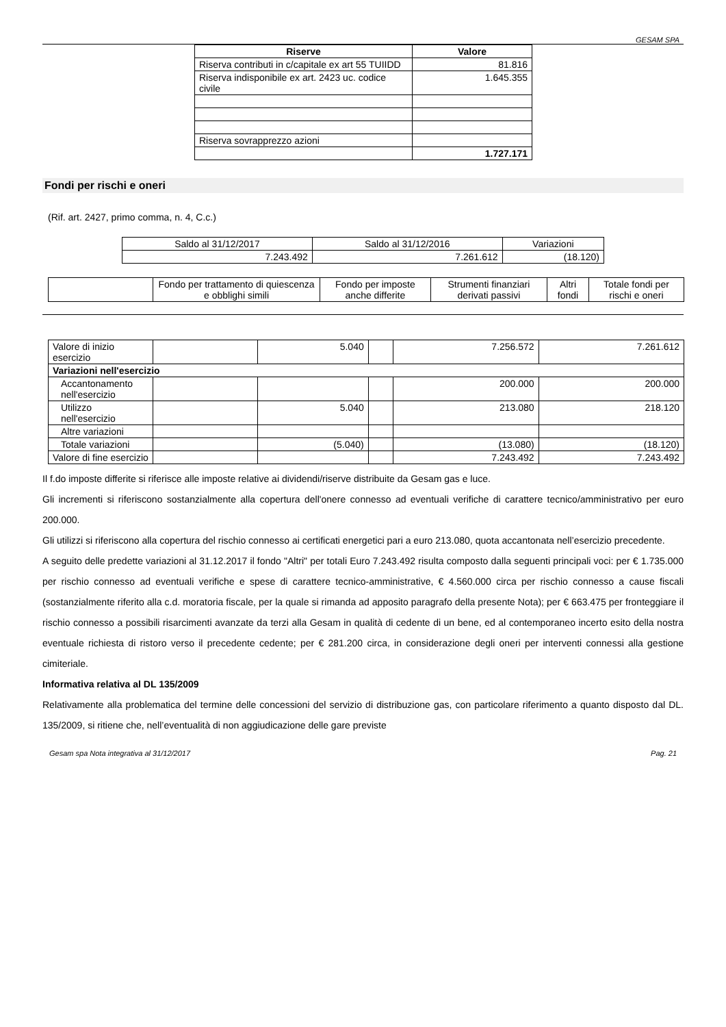GESAM SPA
| Riserve | Valore |
| --- | --- |
| Riserva contributi in c/capitale ex art 55 TUIIDD | 81.816 |
| Riserva indisponibile ex art. 2423 uc. codice civile | 1.645.355 |
| Riserva sovrapprezzo azioni | |
| | 1.727.171 |
Fondi per rischi e oneri
(Rif. art. 2427, primo comma, n. 4, C.c.)
| Saldo al 31/12/2017 | Saldo al 31/12/2016 | Variazioni |
| 7.243.492 | 7.261.612 | (18.120) |
| | Fondo per trattamento di quiescenza e obblighi simili | Fondo per imposte anche differite | Strumenti finanziari derivati passivi | Altri fondi | Totale fondi per rischi e oneri |
| Valore di inizio esercizio | | 5.040 | | 7.256.572 | 7.261.612 |
| Variazioni nell'esercizio | | | | | |
| Accantonamento nell'esercizio | | | | 200.000 | 200.000 |
| Utilizzo nell'esercizio | | 5.040 | | 213.080 | 218.120 |
| Altre variazioni | | | | | |
| Totale variazioni | | (5.040) | | (13.080) | (18.120) |
| Valore di fine esercizio | | | | 7.243.492 | 7.243.492 |
Il f.do imposte differite si riferisce alle imposte relative ai dividendi/riserve distribuite da Gesam gas e luce.
Gli incrementi si riferiscono sostanzialmente alla copertura dell'onere connesso ad eventuali verifiche di carattere tecnico/amministrativo per euro 200.000.
Gli utilizzi si riferiscono alla copertura del rischio connesso ai certificati energetici pari a euro 213.080, quota accantonata nell’esercizio precedente.
A seguito delle predette variazioni al 31.12.2017 il fondo "Altri" per totali Euro 7.243.492 risulta composto dalla seguenti principali voci: per € 1.735.000 per rischio connesso ad eventuali verifiche e spese di carattere tecnico-amministrative, € 4.560.000 circa per rischio connesso a cause fiscali (sostanzialmente riferito alla c.d. moratoria fiscale, per la quale si rimanda ad apposito paragrafo della presente Nota); per € 663.475 per fronteggiare il rischio connesso a possibili risarcimenti avanzate da terzi alla Gesam in qualità di cedente di un bene, ed al contemporaneo incerto esito della nostra eventuale richiesta di ristoro verso il precedente cedente; per € 281.200 circa, in considerazione degli oneri per interventi connessi alla gestione cimiteriale.
Informativa relativa al DL 135/2009
Relativamente alla problematica del termine delle concessioni del servizio di distribuzione gas, con particolare riferimento a quanto disposto dal DL. 135/2009, si ritiene che, nell’eventualità di non aggiudicazione delle gare previste
Gesam spa Nota integrativa al 31/12/2017 Pag. 21